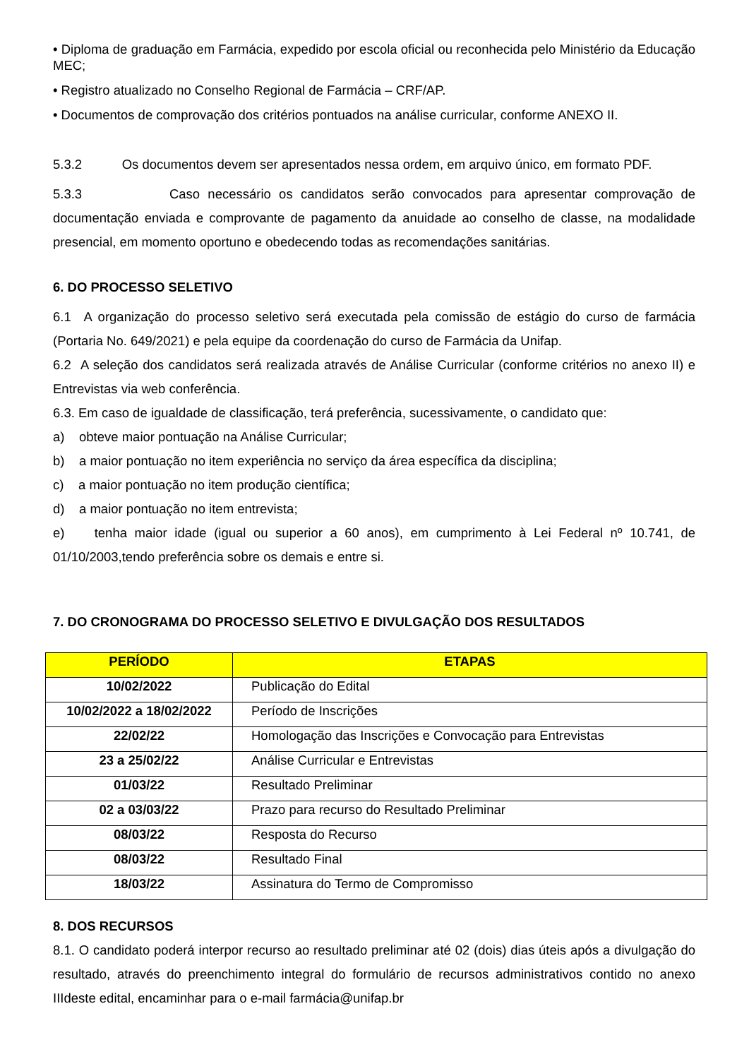• Diploma de graduação em Farmácia, expedido por escola oficial ou reconhecida pelo Ministério da Educação MEC;
• Registro atualizado no Conselho Regional de Farmácia – CRF/AP.
• Documentos de comprovação dos critérios pontuados na análise curricular, conforme ANEXO II.
5.3.2 Os documentos devem ser apresentados nessa ordem, em arquivo único, em formato PDF.
5.3.3 Caso necessário os candidatos serão convocados para apresentar comprovação de documentação enviada e comprovante de pagamento da anuidade ao conselho de classe, na modalidade presencial, em momento oportuno e obedecendo todas as recomendações sanitárias.
6. DO PROCESSO SELETIVO
6.1 A organização do processo seletivo será executada pela comissão de estágio do curso de farmácia (Portaria No. 649/2021) e pela equipe da coordenação do curso de Farmácia da Unifap.
6.2 A seleção dos candidatos será realizada através de Análise Curricular (conforme critérios no anexo II) e Entrevistas via web conferência.
6.3. Em caso de igualdade de classificação, terá preferência, sucessivamente, o candidato que:
a) obteve maior pontuação na Análise Curricular;
b) a maior pontuação no item experiência no serviço da área específica da disciplina;
c) a maior pontuação no item produção científica;
d) a maior pontuação no item entrevista;
e) tenha maior idade (igual ou superior a 60 anos), em cumprimento à Lei Federal nº 10.741, de 01/10/2003,tendo preferência sobre os demais e entre si.
7. DO CRONOGRAMA DO PROCESSO SELETIVO E DIVULGAÇÃO DOS RESULTADOS
| PERÍODO | ETAPAS |
| --- | --- |
| 10/02/2022 | Publicação do Edital |
| 10/02/2022 a 18/02/2022 | Período de Inscrições |
| 22/02/22 | Homologação das Inscrições e Convocação para Entrevistas |
| 23 a 25/02/22 | Análise Curricular e Entrevistas |
| 01/03/22 | Resultado Preliminar |
| 02 a 03/03/22 | Prazo para recurso do Resultado Preliminar |
| 08/03/22 | Resposta do Recurso |
| 08/03/22 | Resultado Final |
| 18/03/22 | Assinatura do Termo de Compromisso |
8. DOS RECURSOS
8.1. O candidato poderá interpor recurso ao resultado preliminar até 02 (dois) dias úteis após a divulgação do resultado, através do preenchimento integral do formulário de recursos administrativos contido no anexo IIIdeste edital, encaminhar para o e-mail farmácia@unifap.br